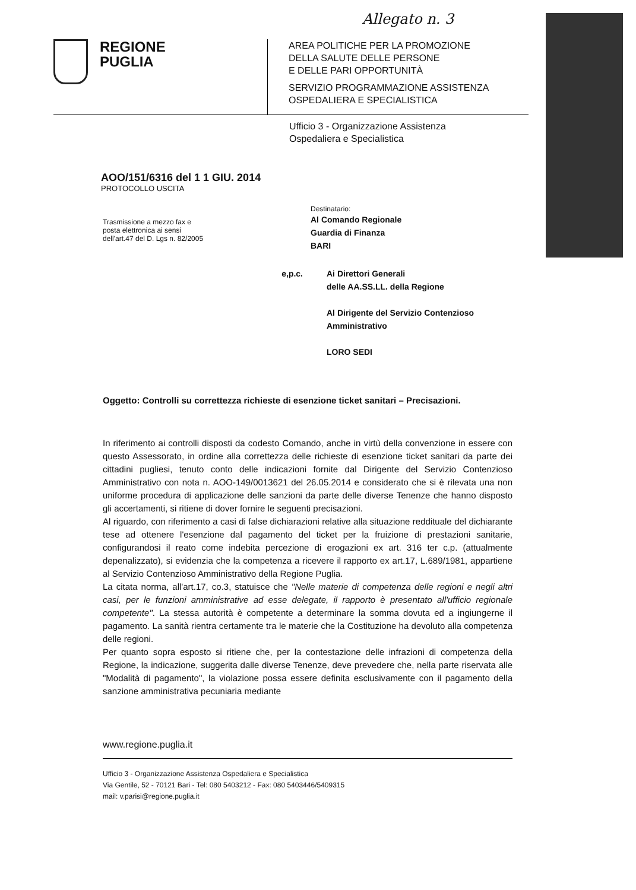Allegato n. 3
REGIONE
PUGLIA
AREA POLITICHE PER LA PROMOZIONE
DELLA SALUTE DELLE PERSONE
E DELLE PARI OPPORTUNITÀ
SERVIZIO PROGRAMMAZIONE ASSISTENZA
OSPEDALIERA E SPECIALISTICA
Ufficio 3 - Organizzazione Assistenza
Ospedaliera e Specialistica
AOO/151/6316 del 1 1 GIU. 2014
PROTOCOLLO USCITA
Trasmissione a mezzo fax e
posta elettronica ai sensi
dell'art.47 del D. Lgs n. 82/2005
Destinatario:
Al Comando Regionale
Guardia di Finanza
BARI
e,p.c. Ai Direttori Generali
delle AA.SS.LL. della Regione
Al Dirigente del Servizio Contenzioso
Amministrativo
LORO SEDI
Oggetto: Controlli su correttezza richieste di esenzione ticket sanitari – Precisazioni.
In riferimento ai controlli disposti da codesto Comando, anche in virtù della convenzione in essere con questo Assessorato, in ordine alla correttezza delle richieste di esenzione ticket sanitari da parte dei cittadini pugliesi, tenuto conto delle indicazioni fornite dal Dirigente del Servizio Contenzioso Amministrativo con nota n. AOO-149/0013621 del 26.05.2014 e considerato che si è rilevata una non uniforme procedura di applicazione delle sanzioni da parte delle diverse Tenenze che hanno disposto gli accertamenti, si ritiene di dover fornire le seguenti precisazioni.
Al riguardo, con riferimento a casi di false dichiarazioni relative alla situazione reddituale del dichiarante tese ad ottenere l'esenzione dal pagamento del ticket per la fruizione di prestazioni sanitarie, configurandosi il reato come indebita percezione di erogazioni ex art. 316 ter c.p. (attualmente depenalizzato), si evidenzia che la competenza a ricevere il rapporto ex art.17, L.689/1981, appartiene al Servizio Contenzioso Amministrativo della Regione Puglia.
La citata norma, all'art.17, co.3, statuisce che "Nelle materie di competenza delle regioni e negli altri casi, per le funzioni amministrative ad esse delegate, il rapporto è presentato all'ufficio regionale competente". La stessa autorità è competente a determinare la somma dovuta ed a ingiungerne il pagamento. La sanità rientra certamente tra le materie che la Costituzione ha devoluto alla competenza delle regioni.
Per quanto sopra esposto si ritiene che, per la contestazione delle infrazioni di competenza della Regione, la indicazione, suggerita dalle diverse Tenenze, deve prevedere che, nella parte riservata alle "Modalità di pagamento", la violazione possa essere definita esclusivamente con il pagamento della sanzione amministrativa pecuniaria mediante
www.regione.puglia.it
Ufficio 3 - Organizzazione Assistenza Ospedaliera e Specialistica
Via Gentile, 52 - 70121 Bari - Tel: 080 5403212 - Fax: 080 5403446/5409315
mail: v.parisi@regione.puglia.it